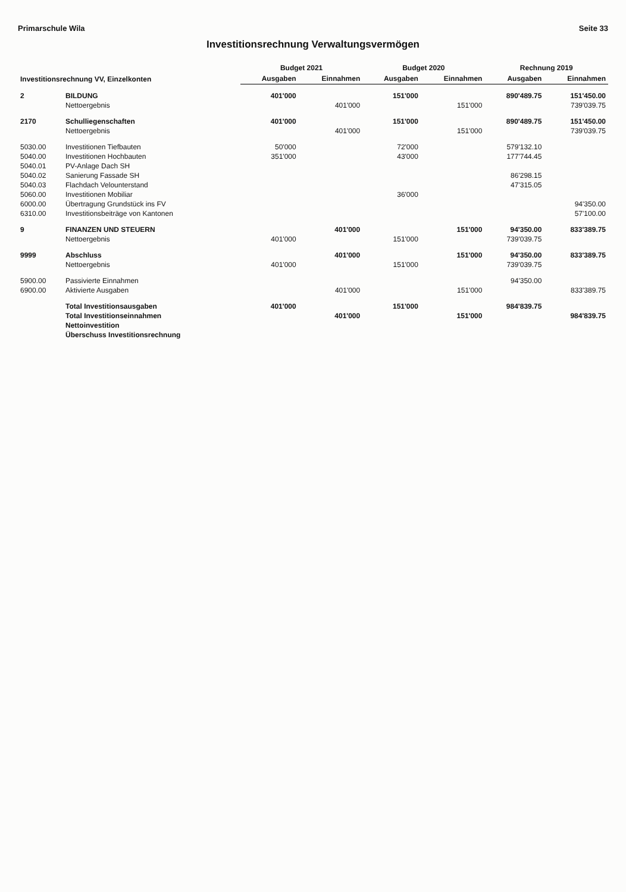Primarschule Wila Seite 33
Investitionsrechnung Verwaltungsvermögen
| Investitionsrechnung VV, Einzelkonten | | Budget 2021 | | Budget 2020 | | Rechnung 2019 | |
| --- | --- | --- | --- | --- | --- | --- | --- |
| | | Ausgaben | Einnahmen | Ausgaben | Einnahmen | Ausgaben | Einnahmen |
| 2 | BILDUNG | 401'000 | | 151'000 | | 890'489.75 | 151'450.00 |
| | Nettoergebnis | | 401'000 | | 151'000 | | 739'039.75 |
| 2170 | Schulliegenschaften | 401'000 | | 151'000 | | 890'489.75 | 151'450.00 |
| | Nettoergebnis | | 401'000 | | 151'000 | | 739'039.75 |
| 5030.00 | Investitionen Tiefbauten | 50'000 | | 72'000 | | 579'132.10 | |
| 5040.00 | Investitionen Hochbauten | 351'000 | | 43'000 | | 177'744.45 | |
| 5040.01 | PV-Anlage Dach SH | | | | | | |
| 5040.02 | Sanierung Fassade SH | | | | | 86'298.15 | |
| 5040.03 | Flachdach Velounterstand | | | | | 47'315.05 | |
| 5060.00 | Investitionen Mobiliar | | | 36'000 | | | |
| 6000.00 | Übertragung Grundstück ins FV | | | | | | 94'350.00 |
| 6310.00 | Investitionsbeiträge von Kantonen | | | | | | 57'100.00 |
| 9 | FINANZEN UND STEUERN | | 401'000 | | 151'000 | 94'350.00 | 833'389.75 |
| | Nettoergebnis | 401'000 | | 151'000 | | 739'039.75 | |
| 9999 | Abschluss | | 401'000 | | 151'000 | 94'350.00 | 833'389.75 |
| | Nettoergebnis | 401'000 | | 151'000 | | 739'039.75 | |
| 5900.00 | Passivierte Einnahmen | | | | | 94'350.00 | |
| 6900.00 | Aktivierte Ausgaben | | 401'000 | | 151'000 | | 833'389.75 |
| | Total Investitionsausgaben | 401'000 | | 151'000 | | 984'839.75 | |
| | Total Investitionseinnahmen | | 401'000 | | 151'000 | | 984'839.75 |
| | Nettoinvestition | | | | | | |
| | Überschuss Investitionsrechnung | | | | | | |